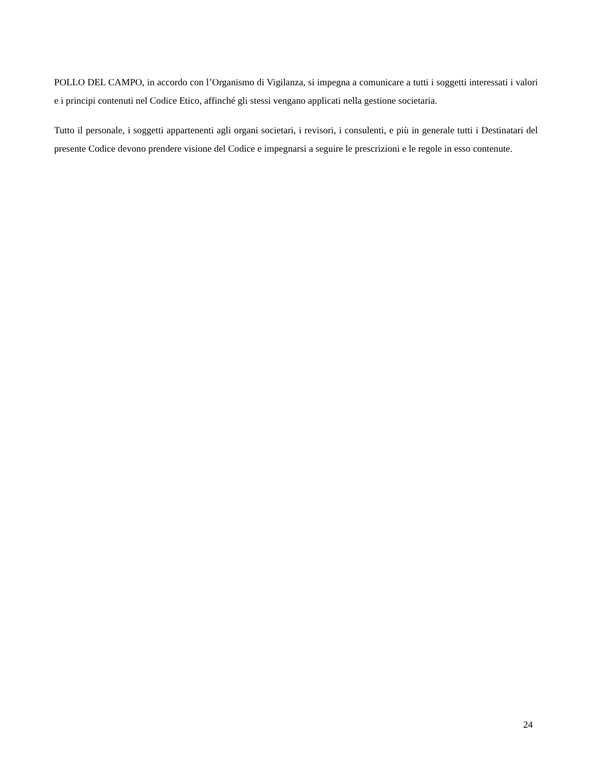POLLO DEL CAMPO, in accordo con l’Organismo di Vigilanza, si impegna a comunicare a tutti i soggetti interessati i valori e i principi contenuti nel Codice Etico, affinché gli stessi vengano applicati nella gestione societaria.
Tutto il personale, i soggetti appartenenti agli organi societari, i revisori, i consulenti, e più in generale tutti i Destinatari del presente Codice devono prendere visione del Codice e impegnarsi a seguire le prescrizioni e le regole in esso contenute.
24